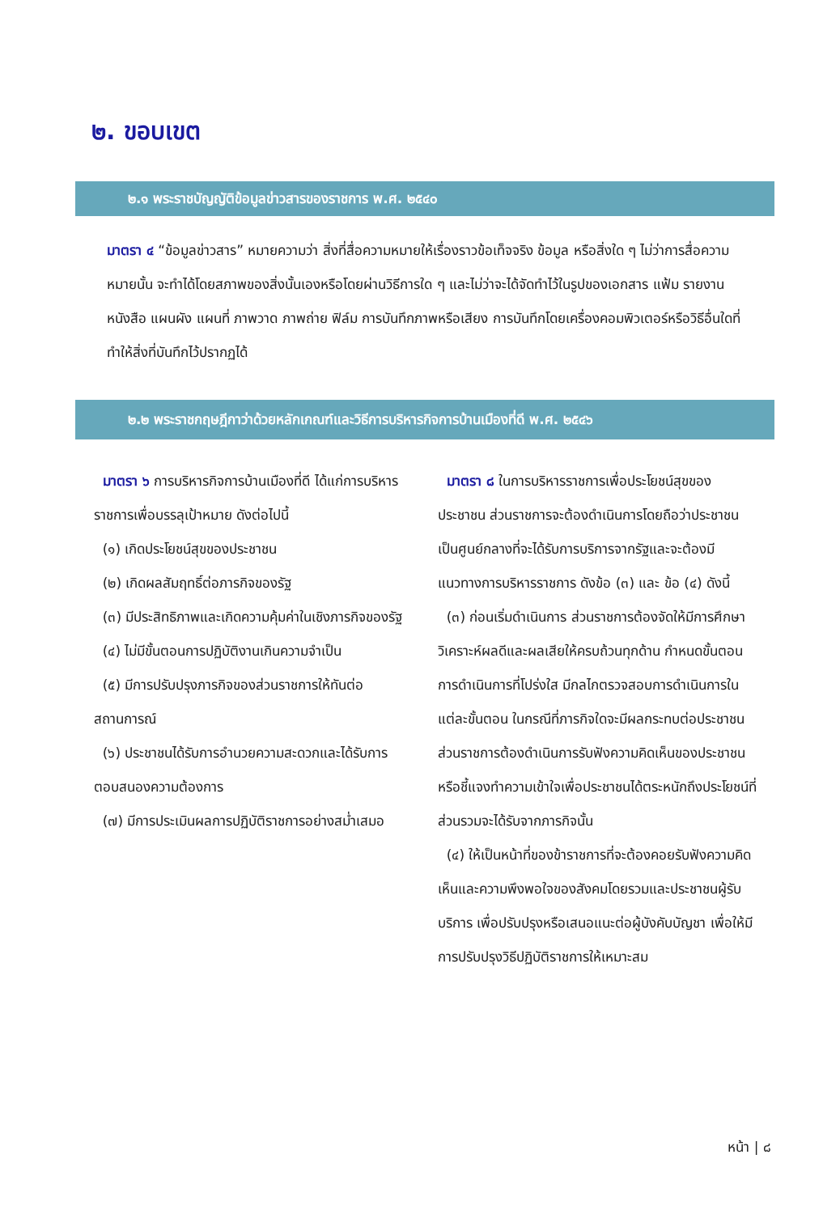๒. ขอบเขต
๒.๑ พระราชบัญญัติข้อมูลข่าวสารของราชการ พ.ศ. ๒๕๔๐
มาตรา ๔ “ข้อมูลข่าวสาร” หมายความว่า สิ่งที่สื่อความหมายให้เรื่องราวข้อเท็จจริง ข้อมูล หรือสิ่งใด ๆ ไม่ว่าการสื่อความหมายนั้น จะทำได้โดยสภาพของสิ่งนั้นเองหรือโดยผ่านวิธีการใด ๆ และไม่ว่าจะได้จัดทำไว้ในรูปของเอกสาร แฟ้ม รายงาน หนังสือ แผนผัง แผนที่ ภาพวาด ภาพถ่าย ฟิล์ม การบันทึกภาพหรือเสียง การบันทึกโดยเครื่องคอมพิวเตอร์หรือวิธีอื่นใดที่ทำให้สิ่งที่บันทึกไว้ปรากฏได้
๒.๒ พระราชกฤษฎีกาว่าด้วยหลักเกณฑ์และวิธีการบริหารกิจการบ้านเมืองที่ดี พ.ศ. ๒๕๔๖
มาตรา ๖ การบริหารกิจการบ้านเมืองที่ดี ได้แก่การบริหารราชการเพื่อบรรลุเป้าหมาย ดังต่อไปนี้
(๑) เกิดประโยชน์สุขของประชาชน
(๒) เกิดผลสัมฤทธิ์ต่อภารกิจของรัฐ
(๓) มีประสิทธิภาพและเกิดความคุ้มค่าในเชิงภารกิจของรัฐ
(๔) ไม่มีขั้นตอนการปฏิบัติงานเกินความจำเป็น
(๕) มีการปรับปรุงภารกิจของส่วนราชการให้ทันต่อสถานการณ์
(๖) ประชาชนได้รับการอำนวยความสะดวกและได้รับการตอบสนองความต้องการ
(๗) มีการประเมินผลการปฏิบัติราชการอย่างสม่ำเสมอ
มาตรา ๘ ในการบริหารราชการเพื่อประโยชน์สุขของประชาชน ส่วนราชการจะต้องดำเนินการโดยถือว่าประชาชนเป็นศูนย์กลางที่จะได้รับการบริการจากรัฐและจะต้องมีแนวทางการบริหารราชการ ดังข้อ (๓) และ ข้อ (๔) ดังนี้
(๓) ก่อนเริ่มดำเนินการ ส่วนราชการต้องจัดให้มีการศึกษาวิเคราะห์ผลดีและผลเสียให้ครบถ้วนทุกด้าน กำหนดขั้นตอนการดำเนินการที่โปร่งใส มีกลไกตรวจสอบการดำเนินการในแต่ละขั้นตอน ในกรณีที่ภารกิจใดจะมีผลกระทบต่อประชาชน ส่วนราชการต้องดำเนินการรับฟังความคิดเห็นของประชาชนหรือชี้แจงทำความเข้าใจเพื่อประชาชนได้ตระหนักถึงประโยชน์ที่ส่วนรวมจะได้รับจากภารกิจนั้น
(๔) ให้เป็นหน้าที่ของข้าราชการที่จะต้องคอยรับฟังความคิดเห็นและความพึงพอใจของสังคมโดยรวมและประชาชนผู้รับบริการ เพื่อปรับปรุงหรือเสนอแนะต่อผู้บังคับบัญชา เพื่อให้มีการปรับปรุงวิธีปฏิบัติราชการให้เหมาะสม
หน้า | ๘